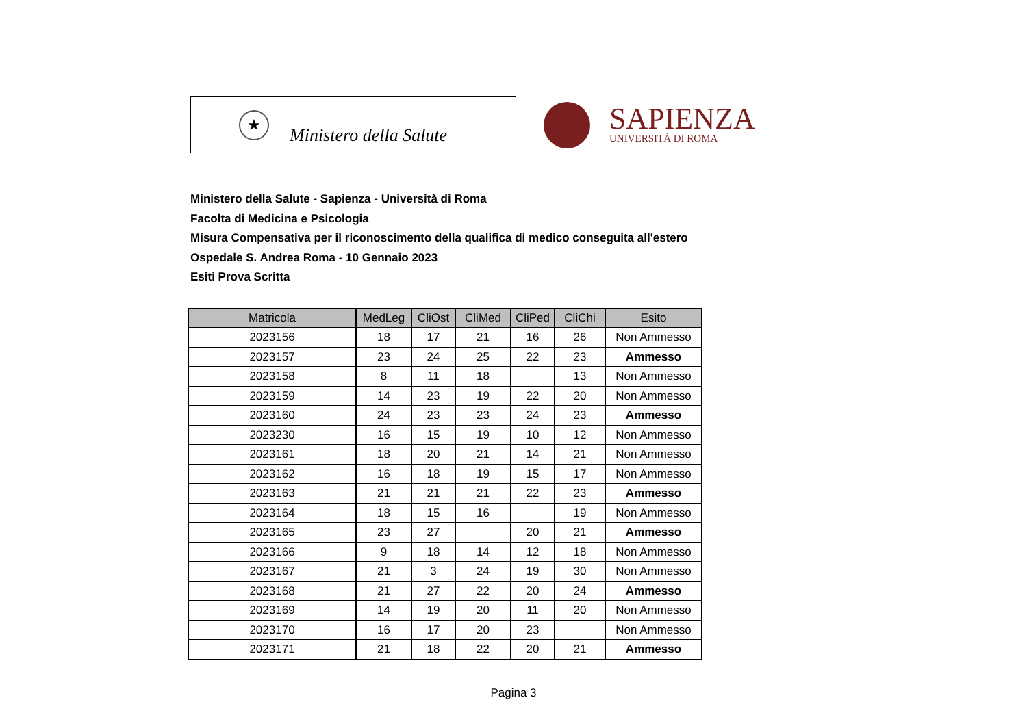★
Ministero della Salute
SAPIENZA
UNIVERSITÀ DI ROMA
Ministero della Salute - Sapienza - Università di Roma
Facolta di Medicina e Psicologia
Misura Compensativa per il riconoscimento della qualifica di medico conseguita all'estero
Ospedale S. Andrea Roma - 10 Gennaio 2023
Esiti Prova Scritta
| Matricola | MedLeg | CliOst | CliMed | CliPed | CliChi | Esito |
| --- | --- | --- | --- | --- | --- | --- |
| 2023156 | 18 | 17 | 21 | 16 | 26 | Non Ammesso |
| 2023157 | 23 | 24 | 25 | 22 | 23 | Ammesso |
| 2023158 | 8 | 11 | 18 | | 13 | Non Ammesso |
| 2023159 | 14 | 23 | 19 | 22 | 20 | Non Ammesso |
| 2023160 | 24 | 23 | 23 | 24 | 23 | Ammesso |
| 2023230 | 16 | 15 | 19 | 10 | 12 | Non Ammesso |
| 2023161 | 18 | 20 | 21 | 14 | 21 | Non Ammesso |
| 2023162 | 16 | 18 | 19 | 15 | 17 | Non Ammesso |
| 2023163 | 21 | 21 | 21 | 22 | 23 | Ammesso |
| 2023164 | 18 | 15 | 16 | | 19 | Non Ammesso |
| 2023165 | 23 | 27 | | 20 | 21 | Ammesso |
| 2023166 | 9 | 18 | 14 | 12 | 18 | Non Ammesso |
| 2023167 | 21 | 3 | 24 | 19 | 30 | Non Ammesso |
| 2023168 | 21 | 27 | 22 | 20 | 24 | Ammesso |
| 2023169 | 14 | 19 | 20 | 11 | 20 | Non Ammesso |
| 2023170 | 16 | 17 | 20 | 23 | | Non Ammesso |
| 2023171 | 21 | 18 | 22 | 20 | 21 | Ammesso |
Pagina 3